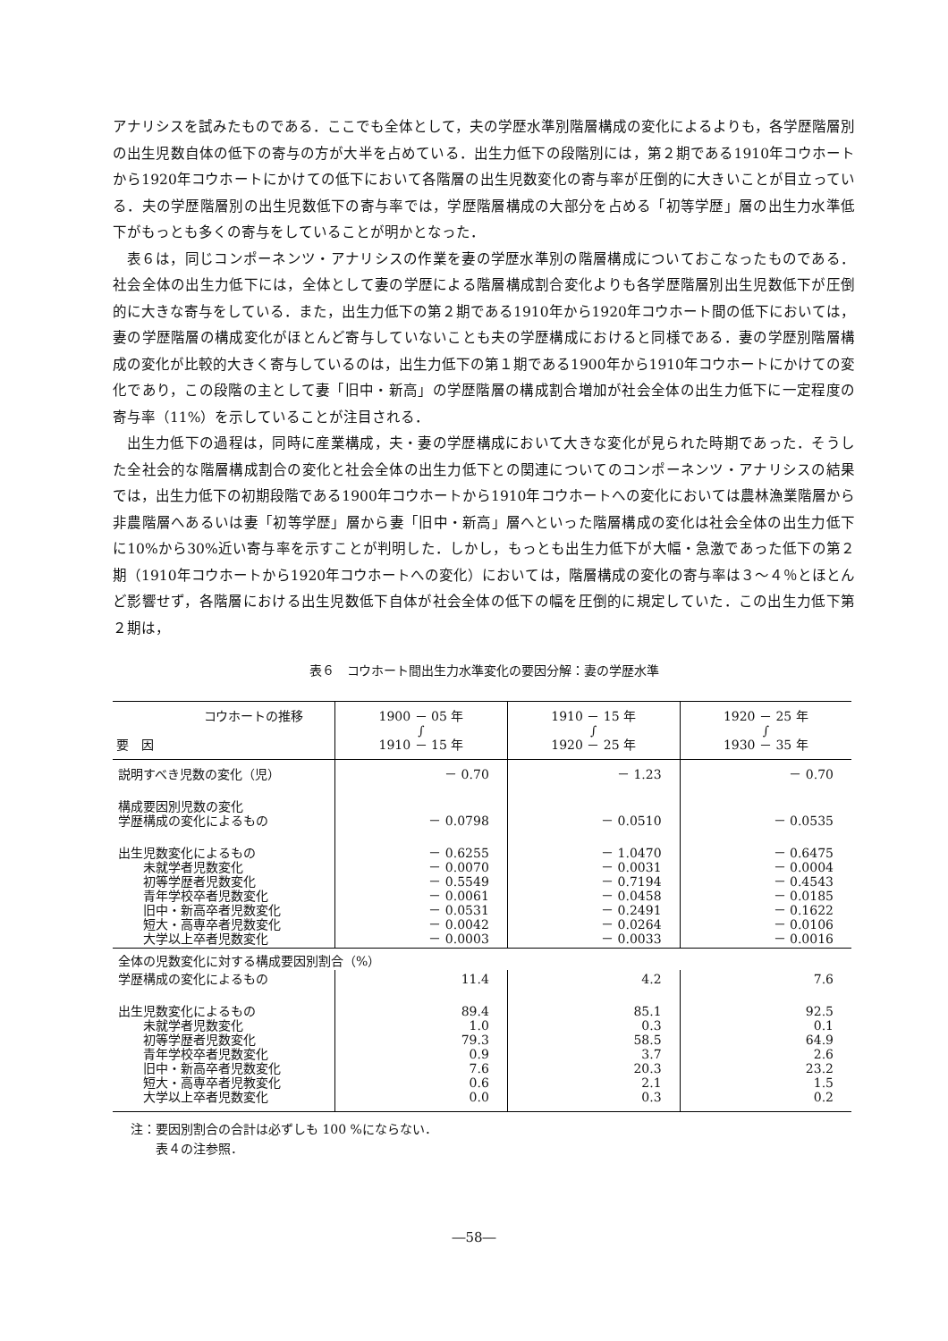アナリシスを試みたものである．ここでも全体として，夫の学歴水準別階層構成の変化によるよりも，各学歴階層別の出生児数自体の低下の寄与の方が大半を占めている．出生力低下の段階別には，第２期である1910年コウホートから1920年コウホートにかけての低下において各階層の出生児数変化の寄与率が圧倒的に大きいことが目立っている．夫の学歴階層別の出生児数低下の寄与率では，学歴階層構成の大部分を占める「初等学歴」層の出生力水準低下がもっとも多くの寄与をしていることが明かとなった．
表６は，同じコンポーネンツ・アナリシスの作業を妻の学歴水準別の階層構成についておこなったものである．社会全体の出生力低下には，全体として妻の学歴による階層構成割合変化よりも各学歴階層別出生児数低下が圧倒的に大きな寄与をしている．また，出生力低下の第２期である1910年から1920年コウホート間の低下においては，妻の学歴階層の構成変化がほとんど寄与していないことも夫の学歴構成におけると同様である．妻の学歴別階層構成の変化が比較的大きく寄与しているのは，出生力低下の第１期である1900年から1910年コウホートにかけての変化であり，この段階の主として妻「旧中・新高」の学歴階層の構成割合増加が社会全体の出生力低下に一定程度の寄与率（11%）を示していることが注目される．
出生力低下の過程は，同時に産業構成，夫・妻の学歴構成において大きな変化が見られた時期であった．そうした全社会的な階層構成割合の変化と社会全体の出生力低下との関連についてのコンポーネンツ・アナリシスの結果では，出生力低下の初期段階である1900年コウホートから1910年コウホートへの変化においては農林漁業階層から非農階層へあるいは妻「初等学歴」層から妻「旧中・新高」層へといった階層構成の変化は社会全体の出生力低下に10%から30%近い寄与率を示すことが判明した．しかし，もっとも出生力低下が大幅・急激であった低下の第２期（1910年コウホートから1920年コウホートへの変化）においては，階層構成の変化の寄与率は３～４％とほとんど影響せず，各階層における出生児数低下自体が社会全体の低下の幅を圧倒的に規定していた．この出生力低下第２期は，
表６　コウホート間出生力水準変化の要因分解：妻の学歴水準
| コウホートの推移 要 因 | 1900 － 05 年 ∫ 1910 － 15 年 | 1910 － 15 年 ∫ 1920 － 25 年 | 1920 － 25 年 ∫ 1930 － 35 年 |
| --- | --- | --- | --- |
| 説明すべき児数の変化（児） | － 0.70 | － 1.23 | － 0.70 |
| 構成要因別児数の変化 学歴構成の変化によるもの | － 0.0798 | － 0.0510 | － 0.0535 |
| 出生児数変化によるもの 未就学者児数変化 初等学歴者児数変化 青年学校卒者児数変化 旧中・新高卒者児数変化 短大・高専卒者児数変化 大学以上卒者児数変化 | － 0.6255 － 0.0070 － 0.5549 － 0.0061 － 0.0531 － 0.0042 － 0.0003 | － 1.0470 － 0.0031 － 0.7194 － 0.0458 － 0.2491 － 0.0264 － 0.0033 | － 0.6475 － 0.0004 － 0.4543 － 0.0185 － 0.1622 － 0.0106 － 0.0016 |
| 全体の児数変化に対する構成要因別割合（%） | | | |
| 学歴構成の変化によるもの | 11.4 | 4.2 | 7.6 |
| 出生児数変化によるもの 未就学者児数変化 初等学歴者児数変化 青年学校卒者児数変化 旧中・新高卒者児数変化 短大・高専卒者児教変化 大学以上卒者児数変化 | 89.4 1.0 79.3 0.9 7.6 0.6 0.0 | 85.1 0.3 58.5 3.7 20.3 2.1 0.3 | 92.5 0.1 64.9 2.6 23.2 1.5 0.2 |
注：要因別割合の合計は必ずしも 100 %にならない．
　　表４の注参照．
―58―